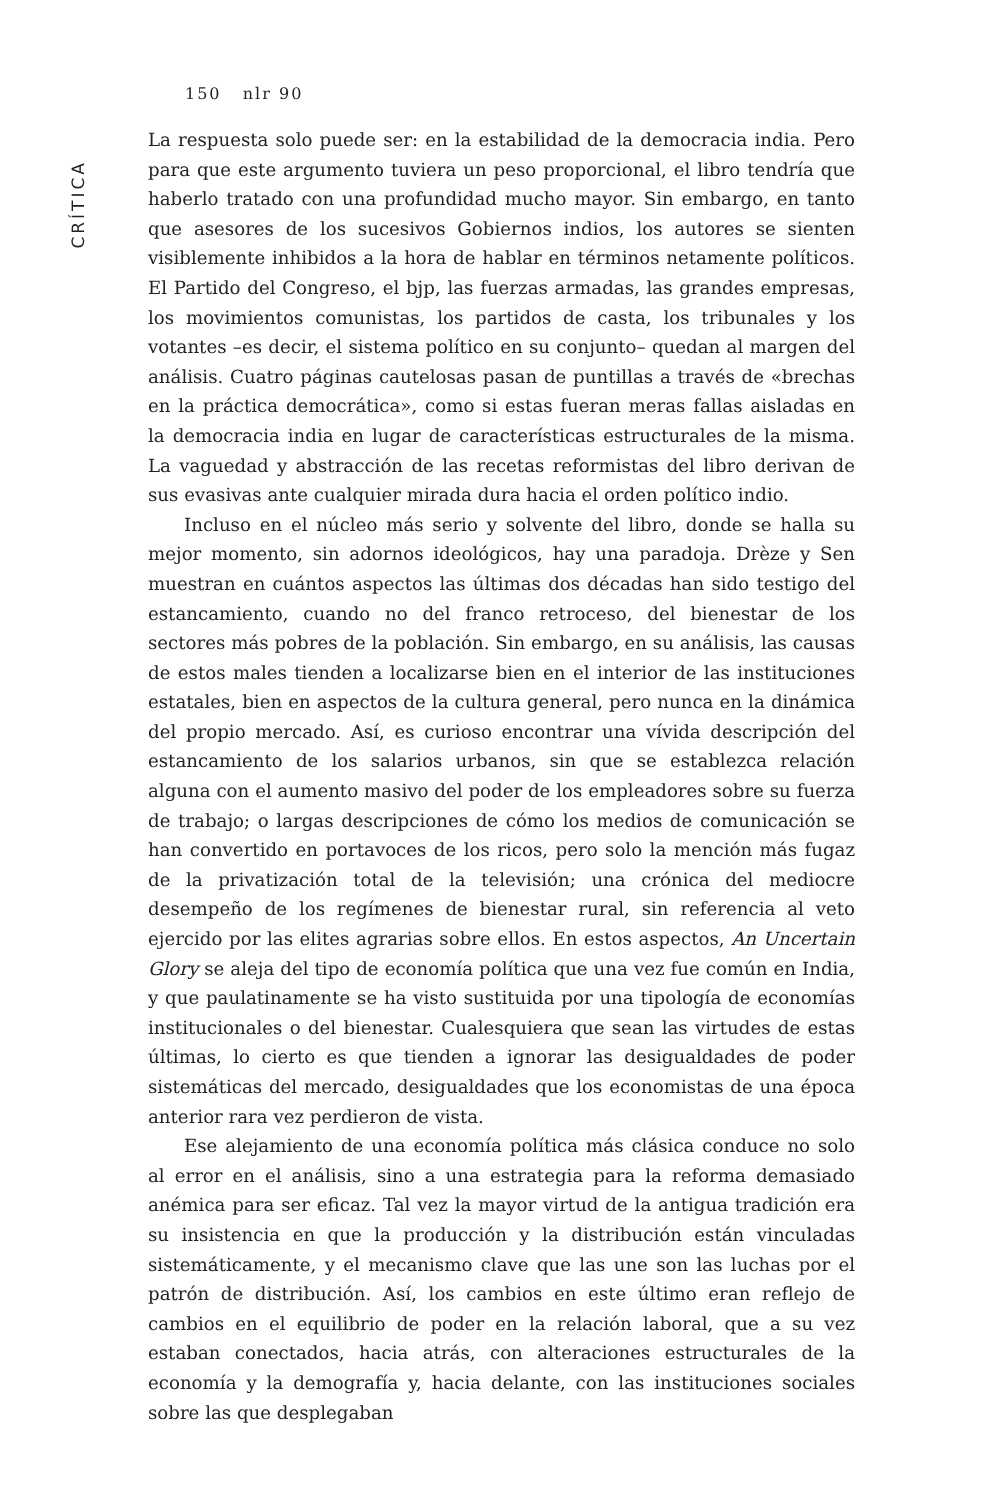150 nlr 90
CRÍTICA
La respuesta solo puede ser: en la estabilidad de la democracia india. Pero para que este argumento tuviera un peso proporcional, el libro tendría que haberlo tratado con una profundidad mucho mayor. Sin embargo, en tanto que asesores de los sucesivos Gobiernos indios, los autores se sienten visiblemente inhibidos a la hora de hablar en términos netamente políticos. El Partido del Congreso, el bjp, las fuerzas armadas, las grandes empresas, los movimientos comunistas, los partidos de casta, los tribunales y los votantes –es decir, el sistema político en su conjunto– quedan al margen del análisis. Cuatro páginas cautelosas pasan de puntillas a través de «brechas en la práctica democrática», como si estas fueran meras fallas aisladas en la democracia india en lugar de características estructurales de la misma. La vaguedad y abstracción de las recetas reformistas del libro derivan de sus evasivas ante cualquier mirada dura hacia el orden político indio.
Incluso en el núcleo más serio y solvente del libro, donde se halla su mejor momento, sin adornos ideológicos, hay una paradoja. Drèze y Sen muestran en cuántos aspectos las últimas dos décadas han sido testigo del estancamiento, cuando no del franco retroceso, del bienestar de los sectores más pobres de la población. Sin embargo, en su análisis, las causas de estos males tienden a localizarse bien en el interior de las instituciones estatales, bien en aspectos de la cultura general, pero nunca en la dinámica del propio mercado. Así, es curioso encontrar una vívida descripción del estancamiento de los salarios urbanos, sin que se establezca relación alguna con el aumento masivo del poder de los empleadores sobre su fuerza de trabajo; o largas descripciones de cómo los medios de comunicación se han convertido en portavoces de los ricos, pero solo la mención más fugaz de la privatización total de la televisión; una crónica del mediocre desempeño de los regímenes de bienestar rural, sin referencia al veto ejercido por las elites agrarias sobre ellos. En estos aspectos, An Uncertain Glory se aleja del tipo de economía política que una vez fue común en India, y que paulatinamente se ha visto sustituida por una tipología de economías institucionales o del bienestar. Cualesquiera que sean las virtudes de estas últimas, lo cierto es que tienden a ignorar las desigualdades de poder sistemáticas del mercado, desigualdades que los economistas de una época anterior rara vez perdieron de vista.
Ese alejamiento de una economía política más clásica conduce no solo al error en el análisis, sino a una estrategia para la reforma demasiado anémica para ser eficaz. Tal vez la mayor virtud de la antigua tradición era su insistencia en que la producción y la distribución están vinculadas sistemáticamente, y el mecanismo clave que las une son las luchas por el patrón de distribución. Así, los cambios en este último eran reflejo de cambios en el equilibrio de poder en la relación laboral, que a su vez estaban conectados, hacia atrás, con alteraciones estructurales de la economía y la demografía y, hacia delante, con las instituciones sociales sobre las que desplegaban